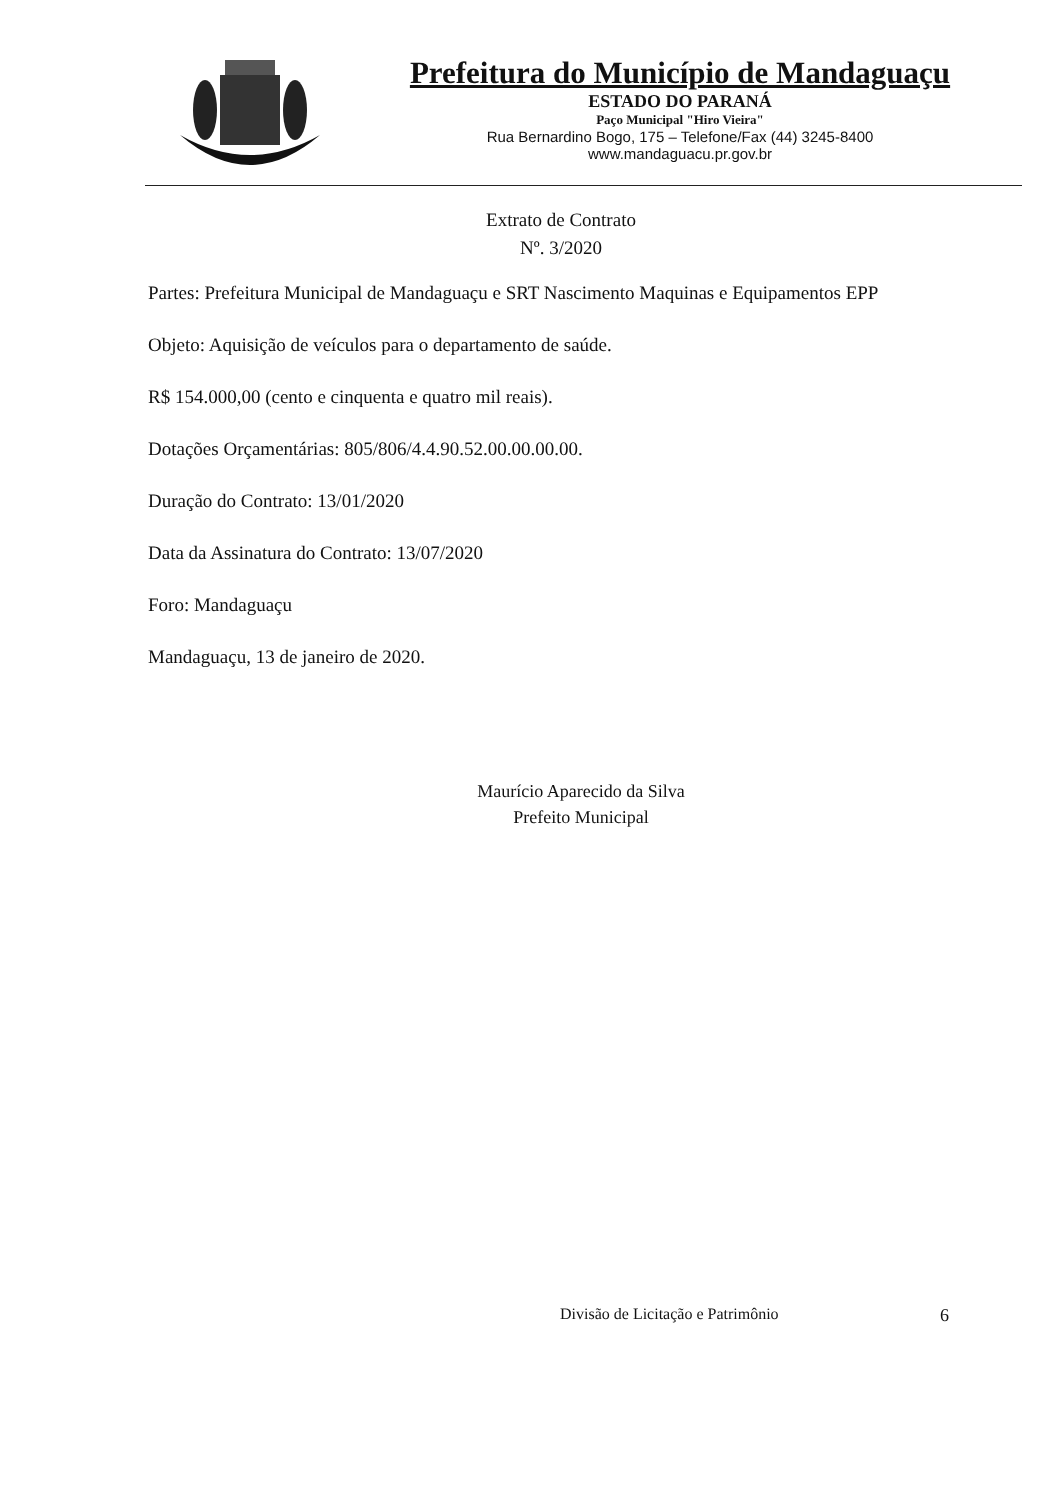Prefeitura do Município de Mandaguaçu
ESTADO DO PARANÁ
Paço Municipal "Hiro Vieira"
Rua Bernardino Bogo, 175 – Telefone/Fax (44) 3245-8400
www.mandaguacu.pr.gov.br
Extrato de Contrato
Nº. 3/2020
Partes: Prefeitura Municipal de Mandaguaçu e SRT Nascimento Maquinas e Equipamentos EPP
Objeto: Aquisição de veículos para o departamento de saúde.
R$ 154.000,00 (cento e cinquenta e quatro mil reais).
Dotações Orçamentárias: 805/806/4.4.90.52.00.00.00.00.
Duração do Contrato: 13/01/2020
Data da Assinatura do Contrato: 13/07/2020
Foro: Mandaguaçu
Mandaguaçu, 13 de janeiro de 2020.
Maurício Aparecido da Silva
Prefeito Municipal
Divisão de Licitação e Patrimônio
6